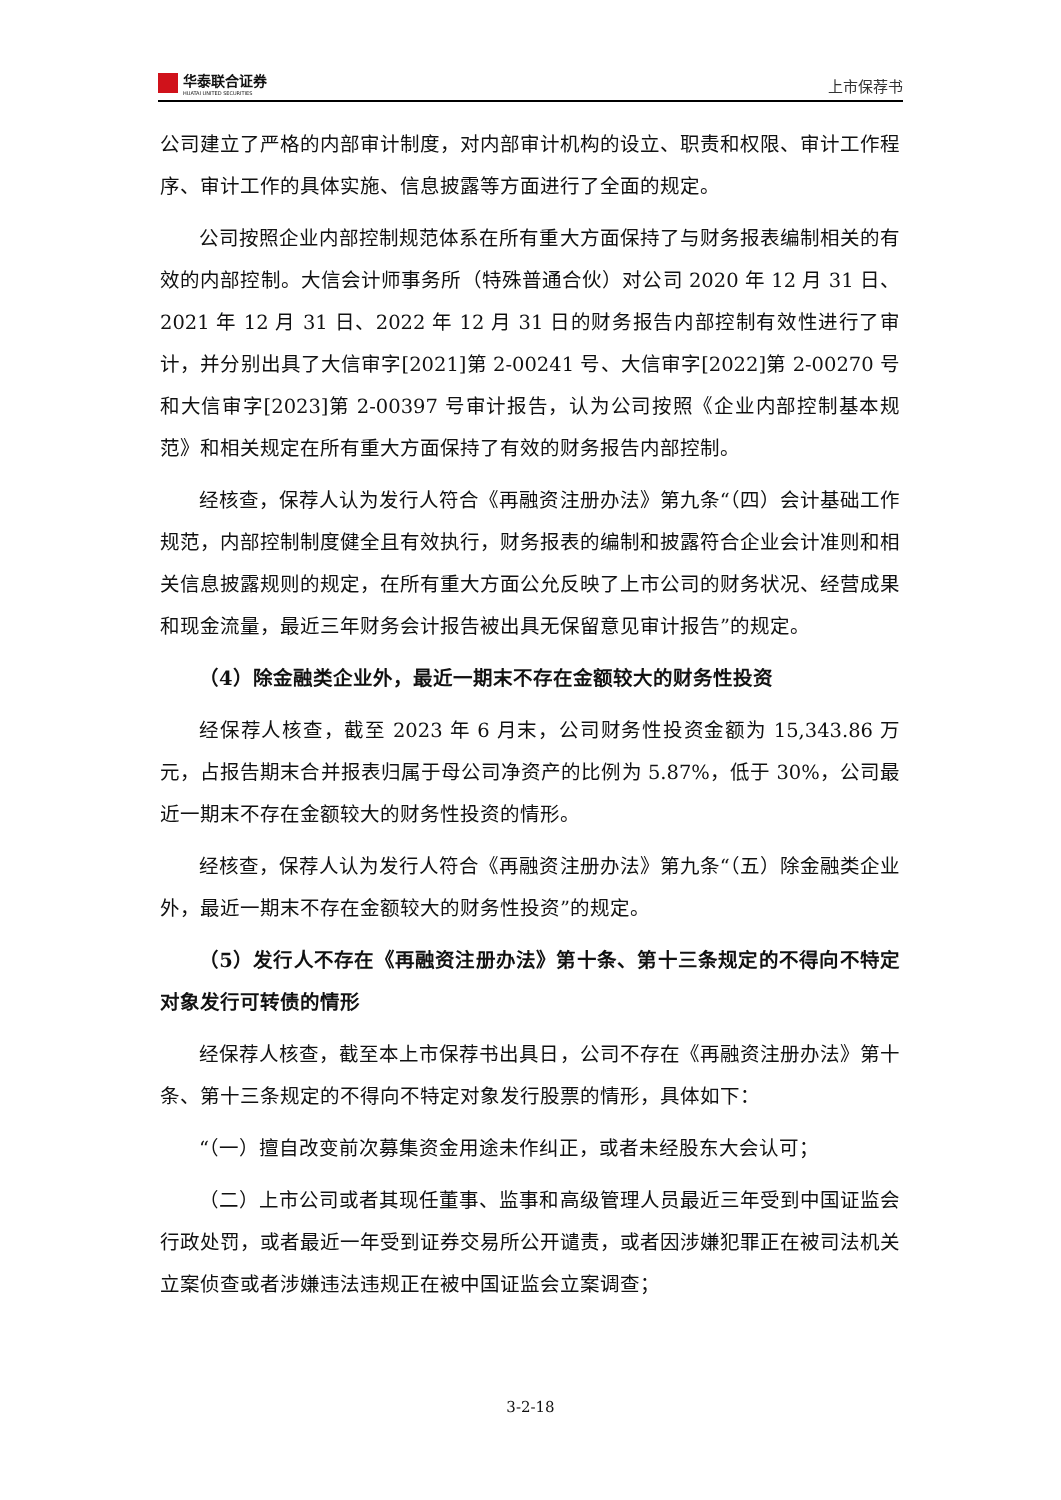华泰联合证券
HUATAI UNITED SECURITIES
上市保荐书
公司建立了严格的内部审计制度，对内部审计机构的设立、职责和权限、审计工作程序、审计工作的具体实施、信息披露等方面进行了全面的规定。
公司按照企业内部控制规范体系在所有重大方面保持了与财务报表编制相关的有效的内部控制。大信会计师事务所（特殊普通合伙）对公司 2020 年 12 月 31 日、2021 年 12 月 31 日、2022 年 12 月 31 日的财务报告内部控制有效性进行了审计，并分别出具了大信审字[2021]第 2-00241 号、大信审字[2022]第 2-00270 号和大信审字[2023]第 2-00397 号审计报告，认为公司按照《企业内部控制基本规范》和相关规定在所有重大方面保持了有效的财务报告内部控制。
经核查，保荐人认为发行人符合《再融资注册办法》第九条“（四）会计基础工作规范，内部控制制度健全且有效执行，财务报表的编制和披露符合企业会计准则和相关信息披露规则的规定，在所有重大方面公允反映了上市公司的财务状况、经营成果和现金流量，最近三年财务会计报告被出具无保留意见审计报告”的规定。
（4）除金融类企业外，最近一期末不存在金额较大的财务性投资
经保荐人核查，截至 2023 年 6 月末，公司财务性投资金额为 15,343.86 万元，占报告期末合并报表归属于母公司净资产的比例为 5.87%，低于 30%，公司最近一期末不存在金额较大的财务性投资的情形。
经核查，保荐人认为发行人符合《再融资注册办法》第九条“（五）除金融类企业外，最近一期末不存在金额较大的财务性投资”的规定。
（5）发行人不存在《再融资注册办法》第十条、第十三条规定的不得向不特定对象发行可转债的情形
经保荐人核查，截至本上市保荐书出具日，公司不存在《再融资注册办法》第十条、第十三条规定的不得向不特定对象发行股票的情形，具体如下：
“（一）擅自改变前次募集资金用途未作纠正，或者未经股东大会认可；
（二）上市公司或者其现任董事、监事和高级管理人员最近三年受到中国证监会行政处罚，或者最近一年受到证券交易所公开谴责，或者因涉嫌犯罪正在被司法机关立案侦查或者涉嫌违法违规正在被中国证监会立案调查；
3-2-18